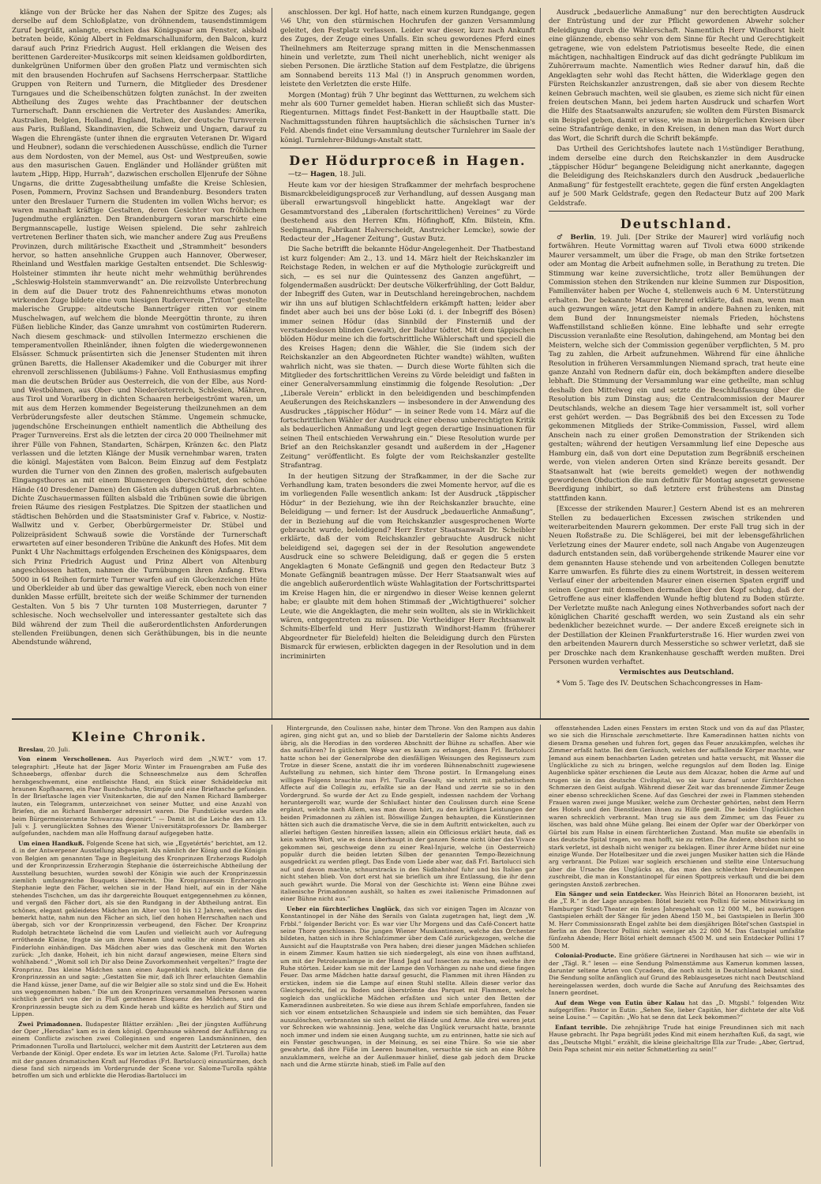klänge von der Brücke her das Nahen der Spitze des Zuges; als derselbe auf dem Schloßplatze, von dröhnendem, tausendstimmigem Zuruf begrüßt, anlangte, erschien das Königspaar am Fenster, alsbald betraten beide, König Albert in Feldmarschalluniform, den Balcon, kurz darauf auch Prinz Friedrich August. Hell erklangen die Weisen des berittenen Gardereiter-Musikcorps mit seinen kleidsamen goldbordirten, dunkelgrünen Uniformen über den großen Platz und vermischten sich mit den brausenden Hochrufen auf Sachsens Herrscherpaar. Stattliche Gruppen von Reitern und Turnern, die Mitglieder des Dresdener Turngaues und die Scheibenschützen folgten zunächst. In der zweiten Abtheilung des Zuges wehte das Prachtbanner der deutschen Turnerschaft. Dann erschienen die Vertreter des Auslandes: Amerika, Australien, Belgien, Holland, England, Italien, der deutsche Turnverein aus Paris, Rußland, Skandinavien, die Schweiz und Ungarn, darauf zu Wagen die Ehrengäste (unter ihnen die ergrauten Veteranen Dr. Wigard und Heubner), sodann die verschiedenen Ausschüsse, endlich die Turner aus dem Nordosten, von der Memel, aus Ost- und Westpreußen, sowie aus den masurischen Gauen. Engländer und Holländer grüßten mit lautem „Hipp, Hipp, Hurrah“, dazwischen erschollen Eljenrufe der Söhne Ungarns, die dritte Zugesabtheilung umfaßte die Kreise Schlesien, Posen, Pommern, Provinz Sachsen und Brandenburg. Besonders traten unter den Breslauer Turnern die Studenten im vollen Wichs hervor; es waren mannhaft kräftige Gestalten, deren Gesichter von fröhlichem Jugendmuthe erglänzten. Den Brandenburgern voran marschirte eine Bergmannscapelle, lustige Weisen spielend. Die sehr zahlreich vertretenen Berliner thaten sich, wie mancher andere Zug aus Preußens Provinzen, durch militärische Exactheit und „Strammheit“ besonders hervor, so hatten ansehnliche Gruppen auch Hannover, Oberweser, Rheinland und Westfalen markige Gestalten entsendet. Die Schleswig-Holsteiner stimmten ihr heute nicht mehr wehmüthig berührendes „Schleswig-Holstein stammverwandt“ an. Die reizvollste Unterbrechung in dem auf die Dauer trotz des Fahnenreichthums etwas monoton wirkenden Zuge bildete eine vom hiesigen Ruderverein „Triton“ gestellte malerische Gruppe: altdeutsche Bannerträger ritten vor einem Muschelwagen, auf welchem die blonde Meergöttin thronte, zu ihren Füßen liebliche Kinder, das Ganze umrahmt von costümirten Ruderern. Nach diesem geschmack- und stilvollen Intermezzo erschienen die temperamentvollen Rheinländer, ihnen folgten die wiedergewonnenen Elsässer. Schmuck präsentirten sich die Jenenser Studenten mit ihren grünen Baretts, die Hallenser Akademiker und die Coburger mit ihrer ehrenvoll zerschlissenen (Jubiläums-) Fahne. Voll Enthusiasmus empfing man die deutschen Brüder aus Oesterreich, die von der Elbe, aus Nord- und Westböhmen, aus Ober- und Niederösterreich, Schlesien, Mähren, aus Tirol und Vorarlberg in dichten Schaaren herbeigeströmt waren, um mit aus dem Herzen kommender Begeisterung theilzunehmen an dem Verbrüderungsfeste aller deutschen Stämme. Ungemein schmucke, jugendschöne Erscheinungen enthielt namentlich die Abtheilung des Prager Turnvereins. Erst als die letzten der circa 20 000 Theilnehmer mit ihrer Fülle von Fahnen, Standarten, Schärpen, Kränzen &c. den Platz verlassen und die letzten Klänge der Musik vernehmbar waren, traten die königl. Majestäten vom Balcon. Beim Einzug auf dem Festplatz wurden die Turner von den Zinnen des großen, malerisch aufgebauten Eingangsthores an mit einem Blumenregen überschüttet, den schöne Hände (40 Dresdener Damen) den Gästen als duftigen Gruß darbrachten. Dichte Zuschauermassen füllten alsbald die Tribünen sowie die übrigen freien Räume des riesigen Festplatzes. Die Spitzen der staatlichen und städtischen Behörden und die Staatsminister Graf v. Fabrice, v. Nostiz-Wallwitz und v. Gerber, Oberbürgermeister Dr. Stübel und Polizeipräsident Schwauß sowie die Vorstände der Turnerschaft erwarteten auf einer besonderen Tribüne die Ankunft des Hofes. Mit dem Punkt 4 Uhr Nachmittags erfolgenden Erscheinen des Königspaares, dem sich Prinz Friedrich August und Prinz Albert von Altenburg angeschlossen hatten, nahmen die Turnübungen ihren Anfang. Etwa 5000 in 64 Reihen formirte Turner warfen auf ein Glockenzeichen Hüte und Oberkleider ab und über das gewaltige Viereck, eben noch von einer dunklen Masse erfüllt, breitete sich der weiße Schimmer der turnenden Gestalten. Von 5 bis 7 Uhr turnten 108 Musterriegen, darunter 7 schlesische. Noch wechselvoller und interessanter gestaltete sich das Bild während der zum Theil die außerordentlichsten Anforderungen stellenden Freiübungen, denen sich Geräthübungen, bis in die neunte Abendstunde während,
anschlossen. Der kgl. Hof hatte, nach einem kurzen Rundgange, gegen ¼6 Uhr, von den stürmischen Hochrufen der ganzen Versammlung geleitet, den Festplatz verlassen. Leider war dieser, kurz nach Ankunft des Zuges, der Zeuge eines Unfalls. Ein scheu gewordenes Pferd eines Theilnehmers am Reiterzuge sprang mitten in die Menschenmassen hinein und verletzte, zum Theil nicht unerheblich, nicht weniger als sieben Personen. Die ärztliche Station auf dem Festplatze, die übrigens am Sonnabend bereits 113 Mal (!) in Anspruch genommen worden, leistete den Verletzten die erste Hilfe.
Morgen (Montag) früh 7 Uhr beginnt das Wettturnen, zu welchem sich mehr als 600 Turner gemeldet haben. Hieran schließt sich das Muster-Riegenturnen. Mittags findet Fest-Bankett in der Hauptballe statt. Die Nachmittagsstunden führen hauptsächlich die sächsischen Turner in's Feld. Abends findet eine Versammlung deutscher Turnlehrer im Saale der königl. Turnlehrer-Bildungs-Anstalt statt.
Der Hödurproceß in Hagen.
—tz— Hagen, 18. Juli.
Heute kam vor der hiesigen Strafkammer der mehrfach besprochene Bismarckbeleidigungsproceß zur Verhandlung, auf dessen Ausgang man überall erwartungsvoll hingeblickt hatte. Angeklagt war der Gesammtvorstand des „Liberalen (fortschrittlichen) Vereines“ zu Vörde (bestehend aus den Herren Kfm. Höfinghoff, Kfm. Bilstein, Kfm. Seeligmann, Fabrikant Halverscheidt, Anstreicher Lemcke), sowie der Redacteur der „Hagener Zeitung“, Gustav Butz.
Die Sache betrifft die bekannte Hödur-Angelegenheit. Der Thatbestand ist kurz folgender: Am 2., 13. und 14. März hielt der Reichskanzler im Reichstage Reden, in welchen er auf die Mythologie zurückgreift und sich, — es sei nur die Quintessenz des Ganzen angeführt, — folgendermaßen ausdrückt: Der deutsche Völkerfrühling, der Gott Baldur, der Inbegriff des Guten, war in Deutschland hereingebrochen, nachdem wir ihn uns auf blutigen Schlachtfeldern erkämpft hatten; leider aber findet aber auch bei uns der böse Loki (d. i. der Inbegriff des Bösen) immer seinen Hödur (das Sinnbild der Finsterniß und der verstandeslosen blinden Gewalt), der Baldur tödtet. Mit dem täppischen blöden Hödur meine ich die fortschrittliche Wählerschaft und speciell die des Kreises Hagen; denn die Wähler, die Sie (indem sich der Reichskanzler an den Abgeordneten Richter wandte) wählten, wußten wahrlich nicht, was sie thaten. — Durch diese Worte fühlten sich die Mitglieder des fortschrittlichen Vereins zu Vörde beleidigt und faßten in einer Generalversammlung einstimmig die folgende Resolution: „Der „Liberale Verein“ erblickt in den beleidigenden und beschimpfenden Aeußerungen des Reichskanzlers — insbesondere in der Anwendung des Ausdruckes „täppischer Hödur“ — in seiner Rede vom 14. März auf die fortschrittlichen Wähler der Ausdruck einer ebenso unberechtigten Kritik als bedauerlichen Anmaßung und legt gegen derartige Insinuationen für seinen Theil entschieden Verwahrung ein.“ Diese Resolution wurde per Brief an den Reichskanzler gesandt und außerdem in der „Hagener Zeitung“ veröffentlicht. Es folgte der vom Reichskanzler gestellte Strafantrag.
In der heutigen Sitzung der Strafkammer, in der die Sache zur Verhandlung kam, traten besonders die zwei Momente hervor, auf die es im vorliegenden Falle wesentlich ankam: Ist der Ausdruck „täppischer Hödur“ in der Beziehung, wie ihn der Reichskanzler brauchte, eine Beleidigung — und ferner: Ist der Ausdruck „bedauerliche Anmaßung“, der in Beziehung auf die vom Reichskanzler ausgesprochenen Worte gebraucht wurde, beleidigend? Herr Erster Staatsanwalt Dr. Scheibler erklärte, daß der vom Reichskanzler gebrauchte Ausdruck nicht beleidigend sei, dagegen sei der in der Resolution angewendete Ausdruck eine so schwere Beleidigung, daß er gegen die 5 ersten Angeklagten 6 Monate Gefängniß und gegen den Redacteur Butz 3 Monate Gefängniß beantragen müsse. Der Herr Staatsanwalt wies auf die angeblich außerordentlich wüste Wahlagitation der Fortschrittspartei im Kreise Hagen hin, die er nirgendwo in dieser Weise kennen gelernt habe; er glaubte mit dem hohen Stimmaß der „Wichtigthuerei“ solcher Leute, wie die Angeklagten, die mehr sein wollten, als sie in Wirklichkeit wären, entgegentreten zu müssen. Die Vertheidiger Herr Rechtsanwalt Schmits-Elberfeld und Herr Justizrath Windhorst-Hamm (früherer Abgeordneter für Bielefeld) hielten die Beleidigung durch den Fürsten Bismarck für erwiesen, erblickten dagegen in der Resolution und in dem incriminirten
Ausdruck „bedauerliche Anmaßung“ nur den berechtigten Ausdruck der Entrüstung und der zur Pflicht gewordenen Abwehr solcher Beleidigung durch die Wählerschaft. Namentlich Herr Windhorst hielt eine glänzende, ebenso sehr von dem Sinne für Recht und Gerechtigkeit getragene, wie von edelstem Patriotismus beseelte Rede, die einen mächtigen, nachhaltigen Eindruck auf das dicht gedrängte Publikum im Zuhörerraum machte. Namentlich wies Redner darauf hin, daß die Angeklagten sehr wohl das Recht hätten, die Widerklage gegen den Fürsten Reichskanzler anzustrengen, daß sie aber von diesem Rechte keinen Gebrauch machten, weil sie glauben, es zieme sich nicht für einen freien deutschen Mann, bei jedem harten Ausdruck und scharfen Wort die Hilfe des Staatsanwalts anzurufen; sie wollten dem Fürsten Bismarck ein Beispiel geben, damit er wisse, wie man in bürgerlichen Kreisen über seine Strafanträge denke, in den Kreisen, in denen man das Wort durch das Wort, die Schrift durch die Schrift bekämpfe.
Das Urtheil des Gerichtshofes lautete nach 1½stündiger Berathung, indem derselbe eine durch den Reichskanzler in dem Ausdrucke „täppischer Hödur“ begangene Beleidigung nicht anerkannte, dagegen die Beleidigung des Reichskanzlers durch den Ausdruck „bedauerliche Anmaßung“ für festgestellt erachtete, gegen die fünf ersten Angeklagten auf je 500 Mark Geldstrafe, gegen den Redacteur Butz auf 200 Mark Geldstrafe.
Deutschland.
♂ Berlin, 19. Juli. [Der Strike der Maurer] wird vorläufig noch fortwähren. Heute Vormittag waren auf Tivoli etwa 6000 strikende Maurer versammelt, um über die Frage, ob man den Strike fortsetzen oder am Montag die Arbeit aufnehmen solle, in Berathung zu treten. Die Stimmung war keine zuversichtliche, trotz aller Bemühungen der Commission stehen den Strikenden nur kleine Summen zur Disposition, Familienväter haben per Woche 4, stellenweis auch 6 M. Unterstützung erhalten. Der bekannte Maurer Behrend erklärte, daß man, wenn man auch gezwungen wäre, jetzt den Kampf in andere Bahnen zu lenken, mit dem Bund der Innungsmeister niemals Frieden, höchstens Waffenstillstand schließen könne. Eine lebhafte und sehr erregte Discussion veranlaßte eine Resolution, dahingehend, am Montag bei den Meistern, welche sich der Commission gegenüber verpflichten, 5 M. pro Tag zu zahlen, die Arbeit aufzunehmen. Während für eine ähnliche Resolution in früheren Versammlungen Niemand sprach, trat heute eine ganze Anzahl von Rednern dafür ein, doch bekämpften andere dieselbe lebhaft. Die Stimmung der Versammlung war eine getheilte, man schlug deshalb den Mittelweg ein und setzte die Beschlußfassung über die Resolution bis zum Dinstag aus; die Centralcommission der Maurer Deutschlands, welche an diesem Tage hier versammelt ist, soll vorher erst gehört werden. — Das Begräbniß des bei den Excessen zu Tode gekommenen Mitglieds der Strike-Commission, Fassel, wird allem Anschein nach zu einer großen Demonstration der Strikenden sich gestalten; während der heutigen Versammlung lief eine Depesche aus Hamburg ein, daß von dort eine Deputation zum Begräbniß erscheinen werde, von vielen anderen Orten sind Kränze bereits gesandt. Der Staatsanwalt hat (wie bereits gemeldet) wegen der nothwendig gewordenen Obduction die nun definitiv für Montag angesetzt gewesene Beerdigung inhibirt, so daß letztere erst frühestens am Dinstag stattfinden kann.
[Excesse der strikenden Maurer.] Gestern Abend ist es an mehreren Stellen zu bedauerlichen Excessen zwischen strikenden und weiterarbeitenden Maurern gekommen. Der erste Fall trug sich in der Neuen Roßstraße zu. Die Schlägerei, bei mit der lebensgefährlichen Verletzung eines der Maurer endete, soll nach Angabe von Augenzeugen dadurch entstanden sein, daß vorübergehende strikende Maurer eine vor dem genannten Hause stehende und von arbeitenden Collegen benutzte Karre umwarfen. Es führte dies zu einem Wortstreit, in dessen weiterem Verlauf einer der arbeitenden Maurer einen eisernen Spaten ergriff und seinen Gegner mit demselben dermaßen über den Kopf schlug, daß der Getroffene aus einer klaffenden Wunde heftig blutend zu Boden stürzte. Der Verletzte mußte nach Anlegung eines Nothverbandes sofort nach der königlichen Charité geschafft werden, wo sein Zustand als ein sehr bedenklicher bezeichnet wurde. — Der andere Exceß ereignete sich in der Destillation der Kleinen Frankfurterstraße 16. Hier wurden zwei von den arbeitenden Maurern durch Messerstiche so schwer verletzt, daß sie per Droschke nach dem Krankenhause geschafft werden mußten. Drei Personen wurden verhaftet.
Vermischtes aus Deutschland.
* Vom 5. Tage des IV. Deutschen Schachcongresses in Ham-
Kleine Chronik.
Breslau, 20. Juli.
Von einem Verschollenen. Aus Payerloch wird dem „N.W.T.“ vom 17. telegraphirt: „Heute hat der Jäger Moriz Winter im Frauengraben am Fuße des Schneebergs, offenbar durch die Schneeschmelze aus dem Schroffen herabgeschwemmt, eine entfleischte Hand, ein Stück einer Schädeldecke mit braunen Kopfhaaren, ein Paar Bundschuhe, Strümpfe und eine Brieftasche gefunden. In der Brieftasche lagen vier Visitenkarten, die auf den Namen Richard Bamberger lauten, ein Telegramm, unterzeichnet von seiner Mutter, und eine Anzahl von Briefen, die an Richard Bamberger adressirt waren. Die Fundstücke wurden alle beim Bürgermeisteramte Schwarzau deponirt.“ — Damit ist die Leiche des am 13. Juli v. J. verunglückten Sohnes des Wiener Universitätsprofessors Dr. Bamberger aufgefunden, nachdem man alle Hoffnung darauf aufgegeben hatte.
Um einen Handkuß. Folgende Scene hat sich, wie „Egyetértés“ berichtet, am 12. d. in der Antwerpener Ausstellung abgespielt. Als nämlich der König und die Königin von Belgien am genannten Tage in Begleitung des Kronprinzen Erzherzogs Rudolph und der Kronprinzessin Erzherzogin Stephanie die österreichische Abtheilung der Ausstellung besuchten, wurden sowohl der Königin wie auch der Kronprinzessin ziemlich umfangreiche Bouquets überreicht. Die Kronprinzessin Erzherzogin Stephanie legte den Fächer, welchen sie in der Hand hielt, auf ein in der Nähe stehendes Tischchen, um das ihr dargereichte Bouquet entgegennehmen zu können, und vergaß den Fächer dort, als sie den Rundgang in der Abtheilung antrat. Ein schönes, elegant gekleidetes Mädchen im Alter von 10 bis 12 Jahren, welches dies bemerkt hatte, nahm nun den Fächer an sich, lief den hohen Herrschaften nach und übergab, sich vor der Kronprinzessin verbeugend, den Fächer. Der Kronprinz Rudolph betrachtete lächelnd die vom Laufen und vielleicht auch vor Aufregung erröthende Kleine, fragte sie um ihren Namen und wollte ihr einen Ducaten als Finderlohn einhändigen. Das Mädchen aber wies das Geschenk mit den Worten zurück: „Ich danke, Hoheit, ich bin nicht darauf angewiesen, meine Eltern sind wohlhabend.“ „Womit soll ich Dir also Deine Zuvorkommenheit vergelten?“ fragte der Kronprinz. Das kleine Mädchen sann einen Augenblick nach, blickte dann die Kronprinzessin an und sagte: „Gestatten Sie mir, daß ich Ihrer erlauchten Gemahlin die Hand küsse, jener Dame, auf die wir Belgier alle so stolz sind und die Ew. Hoheit uns weggenommen haben.“ Die um den Kronprinzen versammelten Personen waren sichtlich gerührt von der in Fluß gerathenen Eloquenz des Mädchens, und die Kronprinzessin beugte sich zu dem Kinde herab und küßte es herzlich auf Stirn und Lippen.
Zwei Primadonnen. Budapester Blätter erzählen: „Bei der jüngsten Aufführung der Oper „Herodias“ kam es in dem königl. Opernhause während der Aufführung zu einem Conflicte zwischen zwei Colleginnen und engeren Landsmänninnen, den Primadonnen Turolla und Bartolucci, welcher mit dem Austritt der Letzteren aus dem Verbande der Königl. Oper endete. Es war im letzten Acte. Salome (Frl. Turolla) hatte mit der ganzen dramatischen Kraft auf Herodias (Frl. Bartolucci) einzustürmen, doch diese fand sich nirgends im Vordergrunde der Scene vor. Salome-Turolla spähte betroffen um sich und erblickte die Herodias-Bartolucci im
Hintergrunde, den Coulissen nahe, hinter dem Throne. Von den Rampen aus dahin agiren, ging nicht gut an, und so blieb der Darstellerin der Salome nichts Anderes übrig, als die Herodias in den vorderen Abschnitt der Bühne zu schaffen. Aber wie das ausführen? In gütlichem Wege war es kaum zu erlangen, denn Frl. Bartolucci hatte schon bei der Generalprobe den diesfälligen Weisungen des Regisseurs zum Trotze in dieser Scene, anstatt die ihr im vorderen Bühnenabschnitt zugewiesene Aufstellung zu nehmen, sich hinter dem Throne postirt. In Ermangelung eines willigen Folgens brauchte nun Frl. Turolla Gewalt; sie schritt mit pathetischem Affecte auf die Collegin zu, erfaßte sie an der Hand und zerrte sie so in den Vordergrund. So wurde der Act zu Ende gespielt, indessen nachdem der Vorhang heruntergerollt war, wurde der Schlußact hinter den Coulissen durch eine Scene ergänzt, welche nach Allem, was man davon hört, zu den kräftigen Leistungen der beiden Primadonnen zu zählen ist. Böswillige Zungen behaupten, die Künstlerinnen hätten sich auch die dramatische Verve, die sie in dem Auftritt entwickelten, auch zu allerlei heftigen Gesten hinreißen lassen; allein ein Officiosus erklärt heute, daß es kein wahres Wort, wie es denn überhaupt in der ganzen Scene nicht über das Vivace gekommen sei, geschweige denn zu einer Real-Injurie, welche (in Oesterreich) populär durch die beiden letzten Silben der genannten Tempo-Bezeichnung ausgedrückt zu werden pflegt. Das Ende vom Liede aber war, daß Frl. Bartolucci sich auf und davon machte, schnurstracks in den Südbahnhof fuhr und bis Italien gar nicht stehen blieb. Von dort erst hat sie brieflich um ihre Entlassung, die ihr denn auch gewährt wurde. Die Moral von der Geschichte ist: Wenn eine Bühne zwei italienische Primadonnen aushält, so halten es zwei italienische Primadonnen auf einer Bühne nicht aus.“
Ueber ein fürchterliches Unglück, das sich vor einigen Tagen im Alcazar von Konstantinopel in der Nähe des Serails von Galata zugetragen hat, liegt dem „W. Frbbl.“ folgender Bericht vor: Es war vier Uhr Morgens und das Café-Concert hatte seine Thore geschlossen. Die jungen Wiener Musikantinnen, welche das Orchester bildeten, hatten sich in ihre Schlafzimmer über dem Café zurückgezogen, welche die Aussicht auf die Hauptstraße von Pera haben; drei dieser jungen Mädchen schliefen in einem Zimmer. Kaum hatten sie sich niedergelegt, als eine von ihnen auffstand, um mit der Petroleumlampe in der Hand Jagd auf Insecten zu machen, welche ihre Ruhe störten. Leider kam sie mit der Lampe den Vorhängen zu nahe und diese fingen Feuer. Das arme Mädchen hatte darauf gesucht, die Flammen mit ihren Händen zu ersticken, indem sie die Lampe auf einen Stuhl stellte. Allein dieser verlor das Gleichgewicht, fiel zu Boden und überströmte das Parquet mit Flammen, welche sogleich das unglückliche Mädchen erfaßten und sich unter den Betten der Kameradinnen ausbreiteten. So wie diese aus ihrem Schlafe emporfuhren, fanden sie sich vor einem entsetzlichen Schauspiele und indem sie sich bemühten, das Feuer auszulöschen, verbrannten sie sich selbst die Hände und Arme. Alle drei waren jetzt vor Schrecken wie wahnsinnig. Jene, welche das Unglück verursacht hatte, brannte noch immer und indem sie einen Ausgang suchte, um zu entrinnen, hatte sie sich auf ein Fenster geschwungen, in der Meinung, es sei eine Thüre. So wie sie aber gewahrte, daß ihre Füße im Leeren baumelten, versuchte sie sich an eine Röhre anzuklammern, welche an der Außenmauer hinlief, diese gab jedoch dem Drucke nach und die Arme stürzte hinab, stieß im Falle auf den
offenstehenden Laden eines Fensters im ersten Stock und von da auf das Pflaster, wo sie sich die Hirnschale zerschmetterte. Ihre Kameradinnen hatten nichts von diesem Drama gesehen und fuhren fort, gegen das Feuer anzukämpfen, welches ihr Zimmer erfaßt hatte. Bei dem Geräusch, welches der auffallende Körper machte, war Jemand aus einem benachbarten Laden getreten und hatte versucht, mit Wasser die Unglückliche zu sich zu bringen, welche regungslos auf dem Boden lag. Einige Augenblicke später erschienen die Leute aus dem Alcazar, hoben die Arme auf und trugen sie in das deutsche Civilspital, wo sie kurz darauf unter fürchterlichen Schmerzen den Geist aufgab. Während dieser Zeit war das brennende Zimmer Zeuge einer ebenso schrecklichen Scene. Auf das Geschrei der zwei in Flammen stehenden Frauen waren zwei junge Musiker, welche zum Orchester gehörten, nebst dem Herrn des Hotels und den Dienstleuten ihnen zu Hilfe geeilt. Die beiden Unglücklichen waren schrecklich verbrannt. Man trug sie aus dem Zimmer, um das Feuer zu löschen, was bald ohne Mühe gelang. Bei einem der Opfer war der Oberkörper von Gürtel bis zum Halse in einem fürchterlichen Zustand. Man mußte sie ebenfalls in das deutsche Spital tragen, wo man hofft, sie zu retten. Die Andere, obschon nicht so stark verletzt, ist deshalb nicht weniger zu beklagen. Einer ihrer Arme bildet nur eine einzige Wunde. Der Hotelbesitzer und die zwei jungen Musiker hatten sich die Hände arg verbrannt. Die Polizei war sogleich erschienen und stellte eine Untersuchung über die Ursache des Unglücks an, das man den schlechten Petroleumlampen zuschreibt, die man in Konstantinopel für einen Spottpreis verkauft und die bei dem geringsten Anstoß zerbrechen.
Ein Sänger und sein Entdecker. Was Heinrich Bötel an Honoraren bezieht, ist die „T. R.“ in der Lage anzugeben: Bötel bezieht von Pollini für seine Mitwirkung im Hamburger Stadt-Theater ein festes Jahresgehalt von 12 000 M., bei auswärtigen Gastspielen erhält der Sänger für jeden Abend 150 M., bei Gastspielen in Berlin 300 M. Herr Commissionsrath Engel zahlte bei dem diesjährigen Bötel'schen Gastspiel in Berlin an den Director Pollini nicht weniger als 22 000 M. Das Gastspiel umfaßte fünfzehn Abende; Herr Bötel erhielt demnach 4500 M. und sein Entdecker Pollini 17 500 M.
Colonial-Producte. Eine größere Gärtnerei in Nordhausen hat sich — wie wir in der „Tägl. R.“ lesen — eine Sendung Palmenstämme aus Kamerun kommen lassen, darunter seltene Arten von Cycadeen, die noch nicht in Deutschland bekannt sind. Die Sendung sollte anfänglich auf Grund des Reblausgesetzes nicht nach Deutschland hereingelassen werden, doch wurde die Sache auf Anrufung des Reichsamtes des Innern geordnet.
Auf dem Wege von Eutin über Kalau hat das „D. Mtgsbl.“ folgenden Witz aufgegriffen: Pastor in Eutin: „Sehen Sie, lieber Capitän, hier dichtete der alte Voß seine Louise.“ — Capitän: „Wo hat se denn dat Leck bekommen?“
Enfant terrible. Die zehnjährige Trude hat einige Freundinnen sich mit nach Hause gebracht. Ihr Papa begrüßt jedes Kind mit einem herzhaften Kuß, da sagt, wie das „Deutsche Mtgbl.“ erzählt, die kleine gleichaltrige Ella zur Trude: „Aber, Gertrud, Dein Papa scheint mir ein netter Schmetterling zu sein!“